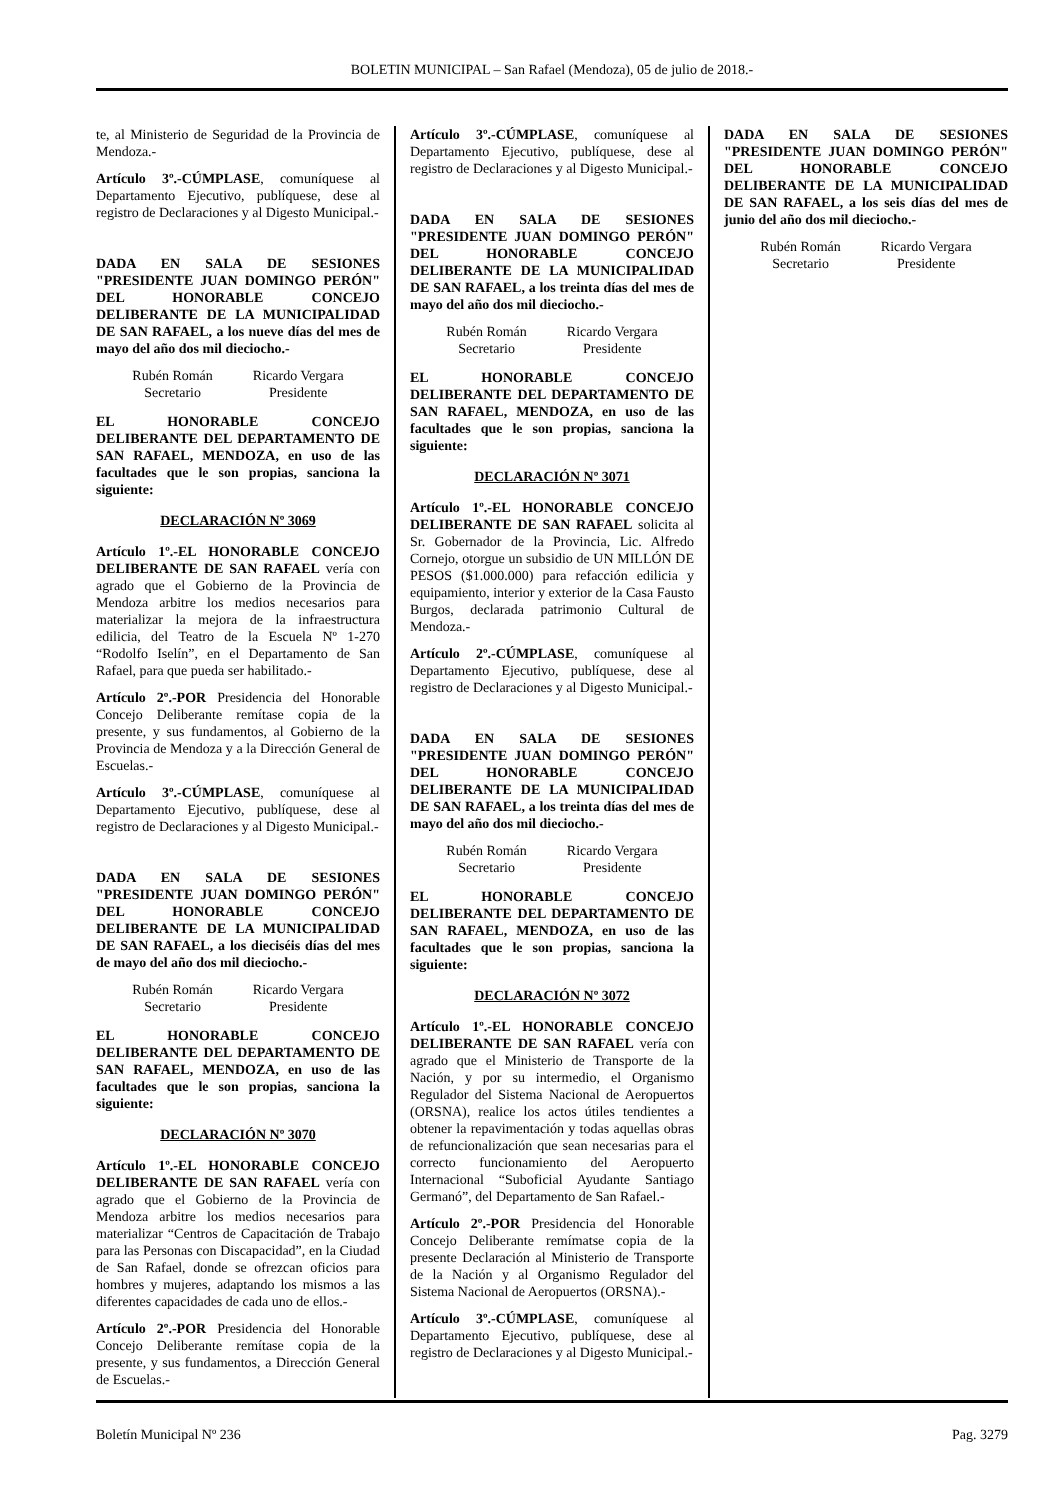BOLETIN MUNICIPAL – San Rafael (Mendoza), 05 de julio de 2018.-
te, al Ministerio de Seguridad de la Provincia de Mendoza.-
Artículo 3º.-CÚMPLASE, comuníquese al Departamento Ejecutivo, publíquese, dese al registro de Declaraciones y al Digesto Municipal.-
DADA EN SALA DE SESIONES "PRESIDENTE JUAN DOMINGO PERÓN" DEL HONORABLE CONCEJO DELIBERANTE DE LA MUNICIPALIDAD DE SAN RAFAEL, a los nueve días del mes de mayo del año dos mil dieciocho.-
Rubén Román
Secretario
Ricardo Vergara
Presidente
EL HONORABLE CONCEJO DELIBERANTE DEL DEPARTAMENTO DE SAN RAFAEL, MENDOZA, en uso de las facultades que le son propias, sanciona la siguiente:
DECLARACIÓN Nº 3069
Artículo 1º.-EL HONORABLE CONCEJO DELIBERANTE DE SAN RAFAEL vería con agrado que el Gobierno de la Provincia de Mendoza arbitre los medios necesarios para materializar la mejora de la infraestructura edilicia, del Teatro de la Escuela Nº 1-270 “Rodolfo Iselín”, en el Departamento de San Rafael, para que pueda ser habilitado.-
Artículo 2º.-POR Presidencia del Honorable Concejo Deliberante remítase copia de la presente, y sus fundamentos, al Gobierno de la Provincia de Mendoza y a la Dirección General de Escuelas.-
Artículo 3º.-CÚMPLASE, comuníquese al Departamento Ejecutivo, publíquese, dese al registro de Declaraciones y al Digesto Municipal.-
DADA EN SALA DE SESIONES "PRESIDENTE JUAN DOMINGO PERÓN" DEL HONORABLE CONCEJO DELIBERANTE DE LA MUNICIPALIDAD DE SAN RAFAEL, a los dieciséis días del mes de mayo del año dos mil dieciocho.-
Rubén Román
Secretario
Ricardo Vergara
Presidente
EL HONORABLE CONCEJO DELIBERANTE DEL DEPARTAMENTO DE SAN RAFAEL, MENDOZA, en uso de las facultades que le son propias, sanciona la siguiente:
DECLARACIÓN Nº 3070
Artículo 1º.-EL HONORABLE CONCEJO DELIBERANTE DE SAN RAFAEL vería con agrado que el Gobierno de la Provincia de Mendoza arbitre los medios necesarios para materializar “Centros de Capacitación de Trabajo para las Personas con Discapacidad”, en la Ciudad de San Rafael, donde se ofrezcan oficios para hombres y mujeres, adaptando los mismos a las diferentes capacidades de cada uno de ellos.-
Artículo 2º.-POR Presidencia del Honorable Concejo Deliberante remítase copia de la presente, y sus fundamentos, a Dirección General de Escuelas.-
Artículo 3º.-CÚMPLASE, comuníquese al Departamento Ejecutivo, publíquese, dese al registro de Declaraciones y al Digesto Municipal.-
DADA EN SALA DE SESIONES "PRESIDENTE JUAN DOMINGO PERÓN" DEL HONORABLE CONCEJO DELIBERANTE DE LA MUNICIPALIDAD DE SAN RAFAEL, a los treinta días del mes de mayo del año dos mil dieciocho.-
Rubén Román
Secretario
Ricardo Vergara
Presidente
EL HONORABLE CONCEJO DELIBERANTE DEL DEPARTAMENTO DE SAN RAFAEL, MENDOZA, en uso de las facultades que le son propias, sanciona la siguiente:
DECLARACIÓN Nº 3071
Artículo 1º.-EL HONORABLE CONCEJO DELIBERANTE DE SAN RAFAEL solicita al Sr. Gobernador de la Provincia, Lic. Alfredo Cornejo, otorgue un subsidio de UN MILLÓN DE PESOS ($1.000.000) para refacción edilicia y equipamiento, interior y exterior de la Casa Fausto Burgos, declarada patrimonio Cultural de Mendoza.-
Artículo 2º.-CÚMPLASE, comuníquese al Departamento Ejecutivo, publíquese, dese al registro de Declaraciones y al Digesto Municipal.-
DADA EN SALA DE SESIONES "PRESIDENTE JUAN DOMINGO PERÓN" DEL HONORABLE CONCEJO DELIBERANTE DE LA MUNICIPALIDAD DE SAN RAFAEL, a los treinta días del mes de mayo del año dos mil dieciocho.-
Rubén Román
Secretario
Ricardo Vergara
Presidente
EL HONORABLE CONCEJO DELIBERANTE DEL DEPARTAMENTO DE SAN RAFAEL, MENDOZA, en uso de las facultades que le son propias, sanciona la siguiente:
DECLARACIÓN Nº 3072
Artículo 1º.-EL HONORABLE CONCEJO DELIBERANTE DE SAN RAFAEL vería con agrado que el Ministerio de Transporte de la Nación, y por su intermedio, el Organismo Regulador del Sistema Nacional de Aeropuertos (ORSNA), realice los actos útiles tendientes a obtener la repavimentación y todas aquellas obras de refuncionalización que sean necesarias para el correcto funcionamiento del Aeropuerto Internacional “Suboficial Ayudante Santiago Germanó”, del Departamento de San Rafael.-
Artículo 2º.-POR Presidencia del Honorable Concejo Deliberante remímatse copia de la presente Declaración al Ministerio de Transporte de la Nación y al Organismo Regulador del Sistema Nacional de Aeropuertos (ORSNA).-
Artículo 3º.-CÚMPLASE, comuníquese al Departamento Ejecutivo, publíquese, dese al registro de Declaraciones y al Digesto Municipal.-
DADA EN SALA DE SESIONES "PRESIDENTE JUAN DOMINGO PERÓN" DEL HONORABLE CONCEJO DELIBERANTE DE LA MUNICIPALIDAD DE SAN RAFAEL, a los seis días del mes de junio del año dos mil dieciocho.-
Rubén Román
Secretario
Ricardo Vergara
Presidente
Boletín Municipal Nº 236 Pag. 3279